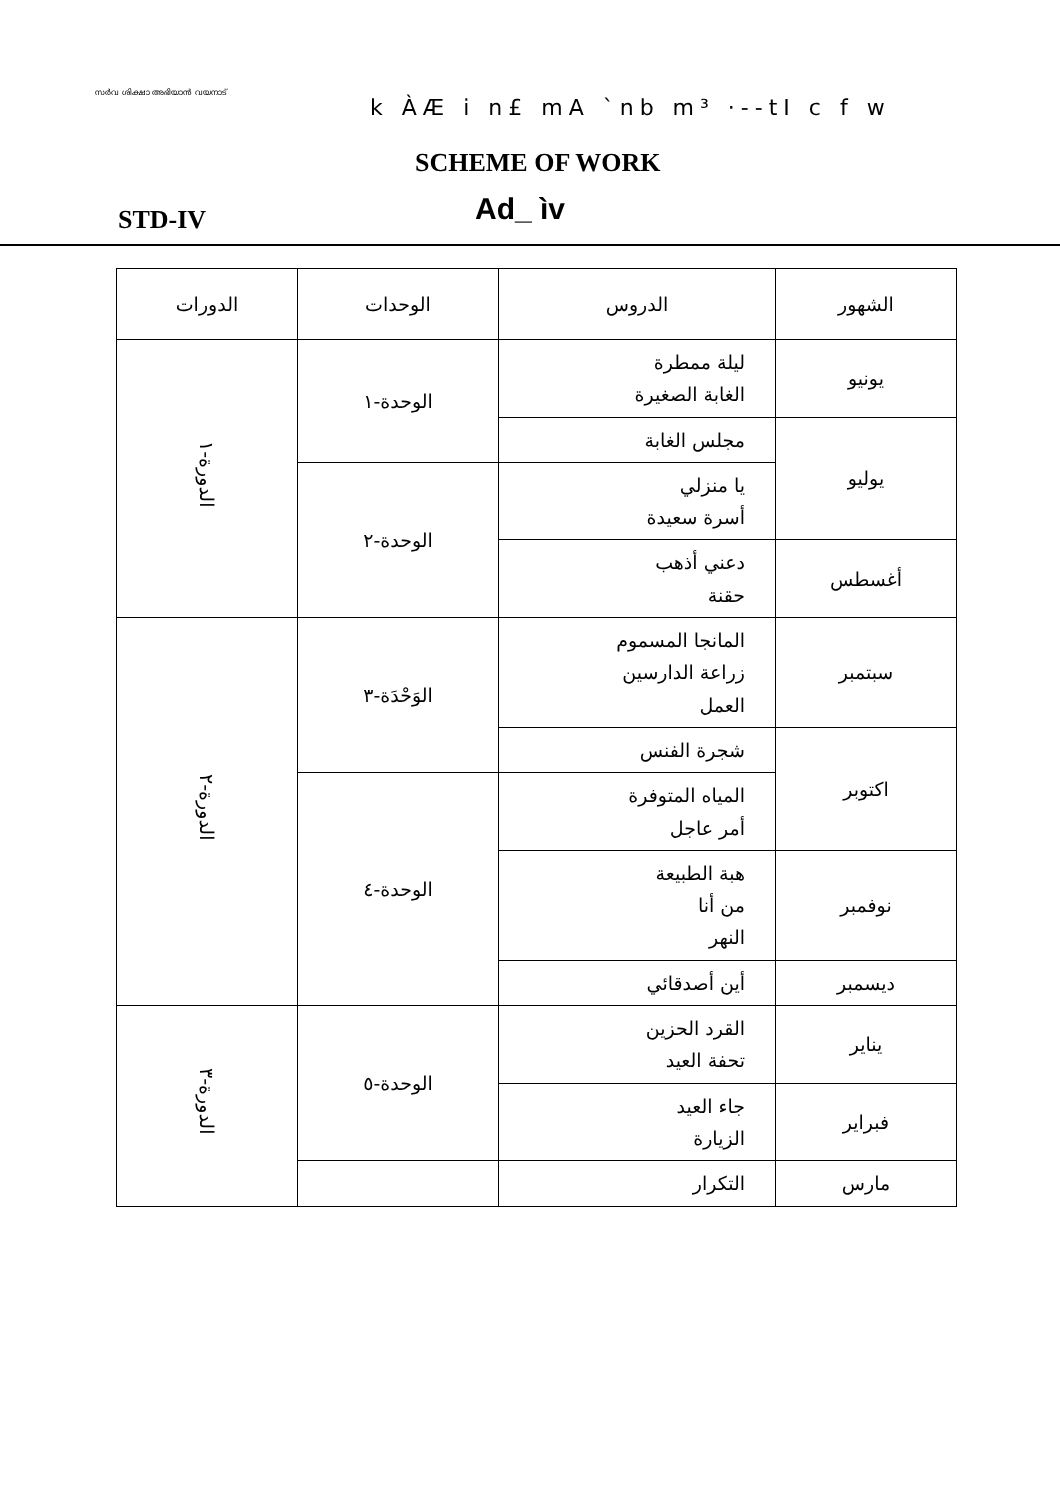സർവ ശിക്ഷാ അഭിയാൻ വയനാട്
k ÀÆ i n£ mA `nb m³ ·--tI c f w
SCHEME OF WORK
Ad_ ìv
STD-IV
| الشهور | الدروس | الوحدات | الدورات |
| --- | --- | --- | --- |
| يونيو | ليلة ممطرة الغابة الصغيرة | الوحدة-١ | الدورة-١ |
| يوليو | مجلس الغابة | | |
| | يا منزلي أسرة سعيدة | الوحدة-٢ | |
| أغسطس | دعني أذهب حقنة | | |
| سبتمبر | المانجا المسموم زراعة الدارسين العمل | الوَحْدَة-٣ | الدورة-٢ |
| اكتوبر | شجرة الفنس | | |
| | المياه المتوفرة أمر عاجل | الوحدة-٤ | |
| نوفمبر | هبة الطبيعة من أنا النهر | | |
| ديسمبر | أين أصدقائي | | |
| يناير | القرد الحزين تحفة العيد | الوحدة-٥ | الدورة-٣ |
| فبراير | جاء العيد الزيارة | | |
| مارس | التكرار | | |